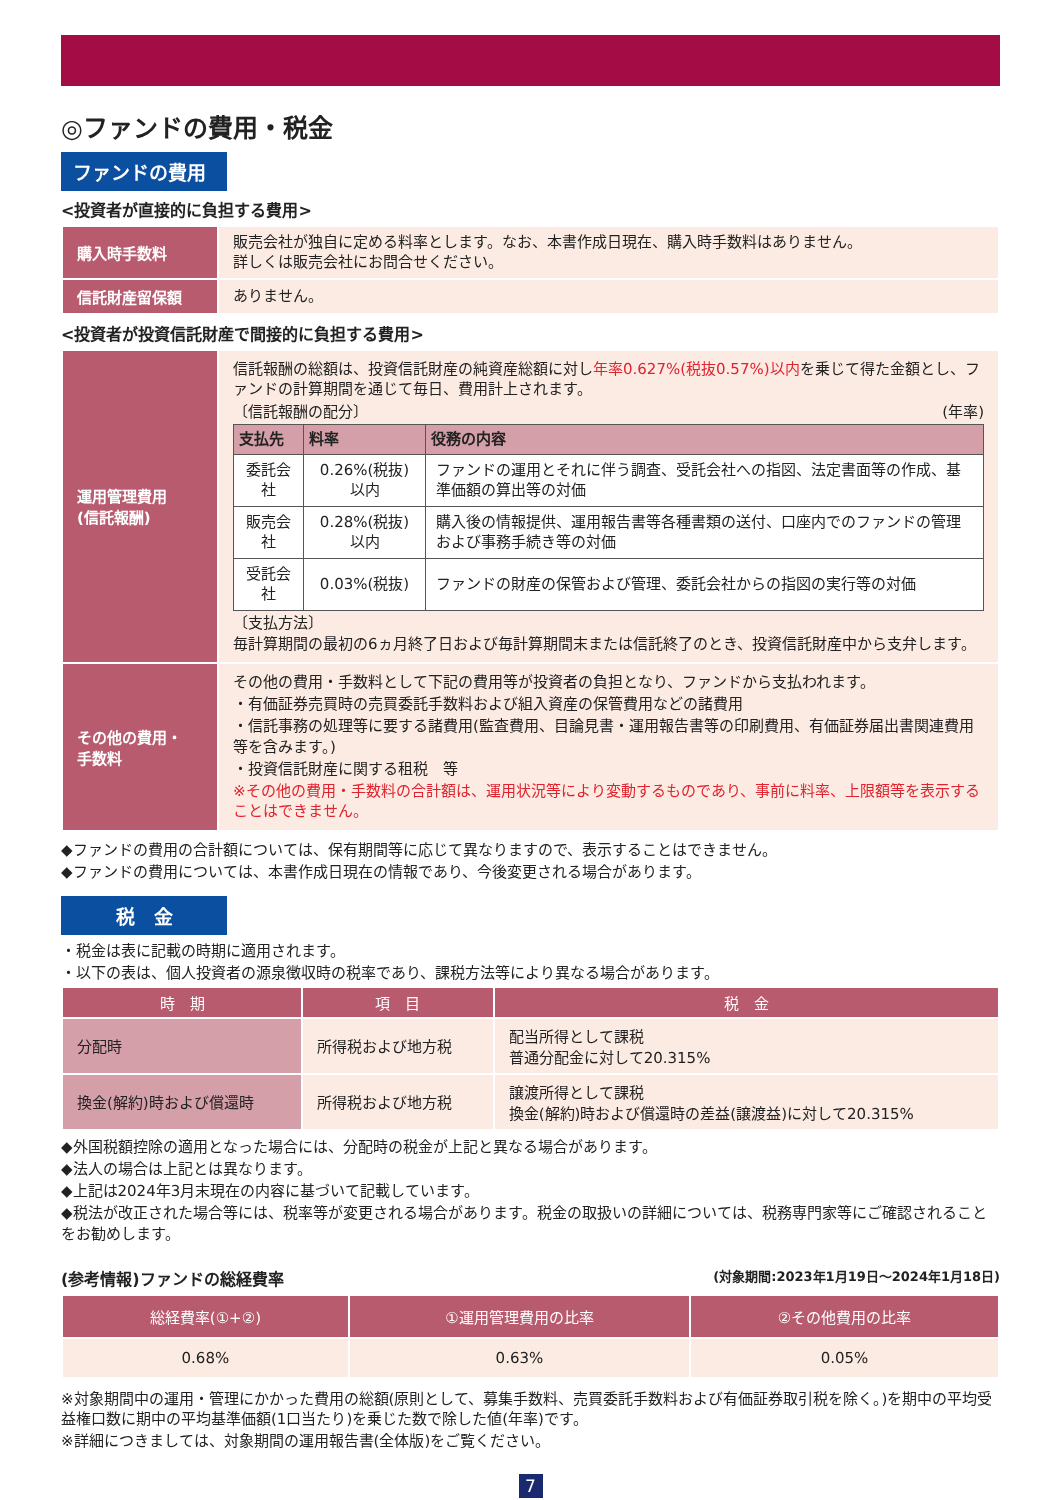◎ファンドの費用・税金
ファンドの費用
<投資者が直接的に負担する費用>
| 購入時手数料 | 販売会社が独自に定める料率とします。なお、本書作成日現在、購入時手数料はありません。 詳しくは販売会社にお問合せください。 |
| 信託財産留保額 | ありません。 |
<投資者が投資信託財産で間接的に負担する費用>
| 運用管理費用 (信託報酬) | 信託報酬の総額は、投資信託財産の純資産総額に対し 年率0.627%(税抜0.57%)以内 を乗じて得た金額とし、ファンドの計算期間を通じて毎日、費用計上されます。 〔信託報酬の配分〕 (年率) / 支払先 / 料率 / 役務の内容 / / --- / --- / --- / / 委託会社 / 0.26%(税抜)以内 / ファンドの運用とそれに伴う調査、受託会社への指図、法定書面等の作成、基準価額の算出等の対価 / / 販売会社 / 0.28%(税抜)以内 / 購入後の情報提供、運用報告書等各種書類の送付、口座内でのファンドの管理および事務手続き等の対価 / / 受託会社 / 0.03%(税抜) / ファンドの財産の保管および管理、委託会社からの指図の実行等の対価 / 〔支払方法〕 毎計算期間の最初の6ヵ月終了日および毎計算期間末または信託終了のとき、投資信託財産中から支弁します。 |
| その他の費用・ 手数料 | その他の費用・手数料として下記の費用等が投資者の負担となり、ファンドから支払われます。 ・有価証券売買時の売買委託手数料および組入資産の保管費用などの諸費用 ・信託事務の処理等に要する諸費用(監査費用、目論見書・運用報告書等の印刷費用、有価証券届出書関連費用等を含みます。) ・投資信託財産に関する租税 等 ※その他の費用・手数料の合計額は、運用状況等により変動するものであり、事前に料率、上限額等を表示することはできません。 |
◆ファンドの費用の合計額については、保有期間等に応じて異なりますので、表示することはできません。
◆ファンドの費用については、本書作成日現在の情報であり、今後変更される場合があります。
税　金
・税金は表に記載の時期に適用されます。
・以下の表は、個人投資者の源泉徴収時の税率であり、課税方法等により異なる場合があります。
| 時 期 | 項 目 | 税 金 |
| --- | --- | --- |
| 分配時 | 所得税および地方税 | 配当所得として課税 普通分配金に対して20.315% |
| 換金(解約)時および償還時 | 所得税および地方税 | 譲渡所得として課税 換金(解約)時および償還時の差益(譲渡益)に対して20.315% |
◆外国税額控除の適用となった場合には、分配時の税金が上記と異なる場合があります。
◆法人の場合は上記とは異なります。
◆上記は2024年3月末現在の内容に基づいて記載しています。
◆税法が改正された場合等には、税率等が変更される場合があります。税金の取扱いの詳細については、税務専門家等にご確認されることをお勧めします。
(参考情報)ファンドの総経費率 (対象期間:2023年1月19日～2024年1月18日)
| 総経費率(①+②) | ①運用管理費用の比率 | ②その他費用の比率 |
| --- | --- | --- |
| 0.68% | 0.63% | 0.05% |
※対象期間中の運用・管理にかかった費用の総額(原則として、募集手数料、売買委託手数料および有価証券取引税を除く。)を期中の平均受益権口数に期中の平均基準価額(1口当たり)を乗じた数で除した値(年率)です。
※詳細につきましては、対象期間の運用報告書(全体版)をご覧ください。
7